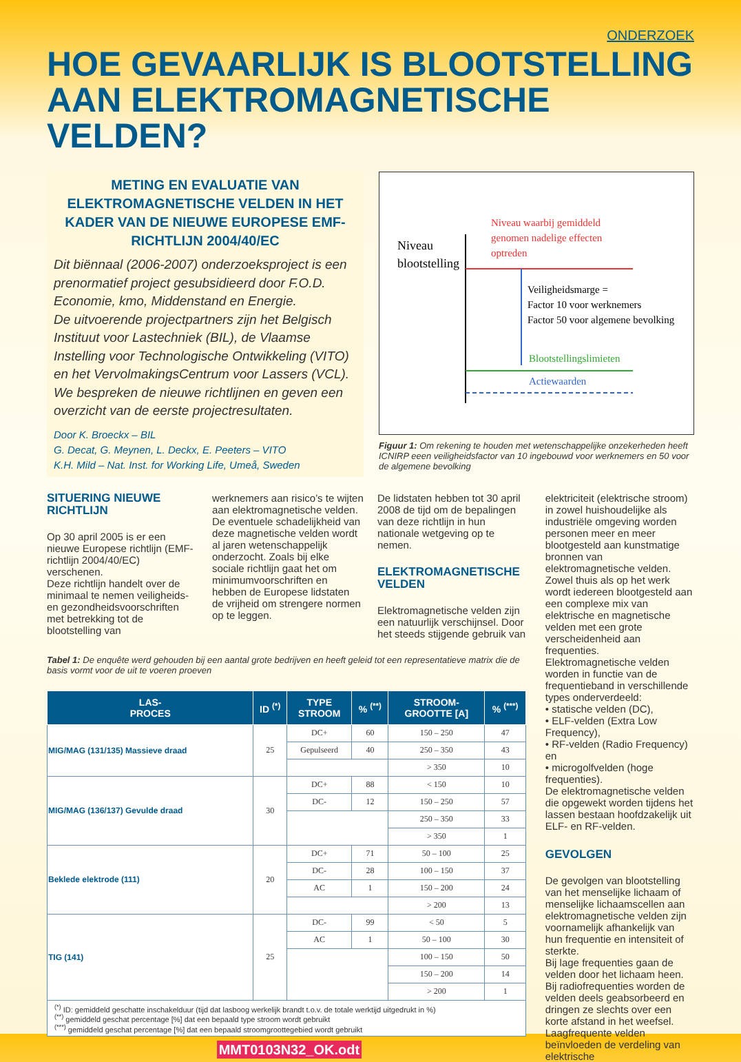ONDERZOEK
HOE GEVAARLIJK IS BLOOTSTELLING
AAN ELEKTROMAGNETISCHE VELDEN?
METING EN EVALUATIE VAN ELEKTROMAGNETISCHE VELDEN IN HET KADER VAN DE NIEUWE EUROPESE EMF-RICHTLIJN 2004/40/EC
Dit biënnaal (2006-2007) onderzoeksproject is een prenormatief project gesubsidieerd door F.O.D. Economie, kmo, Middenstand en Energie.
De uitvoerende projectpartners zijn het Belgisch Instituut voor Lastechniek (BIL), de Vlaamse Instelling voor Technologische Ontwikkeling (VITO) en het VervolmakingsCentrum voor Lassers (VCL).
We bespreken de nieuwe richtlijnen en geven een overzicht van de eerste projectresultaten.
Door K. Broeckx – BIL
G. Decat, G. Meynen, L. Deckx, E. Peeters – VITO
K.H. Mild – Nat. Inst. for Working Life, Umeå, Sweden
Niveau
blootstelling
Niveau waarbij gemiddeld
genomen nadelige effecten
optreden
Veiligheidsmarge =
Factor 10 voor werknemers
Factor 50 voor algemene bevolking
Blootstellingslimieten
Actiewaarden
Figuur 1: Om rekening te houden met wetenschappelijke onzekerheden heeft ICNIRP eeen veiligheidsfactor van 10 ingebouwd voor werknemers en 50 voor de algemene bevolking
SITUERING NIEUWE RICHTLIJN
Op 30 april 2005 is er een nieuwe Europese richtlijn (EMF-richtlijn 2004/40/EC) verschenen.
Deze richtlijn handelt over de minimaal te nemen veiligheids- en gezondheidsvoorschriften met betrekking tot de blootstelling van
werknemers aan risico’s te wijten aan elektromagnetische velden.
De eventuele schadelijkheid van deze magnetische velden wordt al jaren wetenschappelijk onderzocht. Zoals bij elke sociale richtlijn gaat het om minimumvoorschriften en hebben de Europese lidstaten de vrijheid om strengere normen op te leggen.
De lidstaten hebben tot 30 april 2008 de tijd om de bepalingen van deze richtlijn in hun nationale wetgeving op te nemen.
ELEKTROMAGNETISCHE VELDEN
Elektromagnetische velden zijn een natuurlijk verschijnsel. Door het steeds stijgende gebruik van
Tabel 1: De enquête werd gehouden bij een aantal grote bedrijven en heeft geleid tot een representatieve matrix die de basis vormt voor de uit te voeren proeven
| LAS- PROCES | ID <sup>(*)</sup> | TYPE STROOM | % <sup>(**)</sup> | STROOM- GROOTTE [A] | % <sup>(***)</sup> |
| --- | --- | --- | --- | --- | --- |
| MIG/MAG (131/135) Massieve draad | 25 | DC+ | 60 | 150 – 250 | 47 |
| | | Gepulseerd | 40 | 250 – 350 | 43 |
| | | | | > 350 | 10 |
| MIG/MAG (136/137) Gevulde draad | 30 | DC+ | 88 | < 150 | 10 |
| | | DC- | 12 | 150 – 250 | 57 |
| | | | | 250 – 350 | 33 |
| | | | | > 350 | 1 |
| Beklede elektrode (111) | 20 | DC+ | 71 | 50 – 100 | 25 |
| | | DC- | 28 | 100 – 150 | 37 |
| | | AC | 1 | 150 – 200 | 24 |
| | | | | > 200 | 13 |
| TIG (141) | 25 | DC- | 99 | < 50 | 5 |
| | | AC | 1 | 50 – 100 | 30 |
| | | | | 100 – 150 | 50 |
| | | | | 150 – 200 | 14 |
| | | | | > 200 | 1 |
| <sup>(*)</sup> ID: gemiddeld geschatte inschakelduur (tijd dat lasboog werkelijk brandt t.o.v. de totale werktijd uitgedrukt in %) <sup>(**)</sup> gemiddeld geschat percentage [%] dat een bepaald type stroom wordt gebruikt <sup>(***)</sup> gemiddeld geschat percentage [%] dat een bepaald stroomgroottegebied wordt gebruikt | | | | | |
MMT0103N32_OK.odt
elektriciteit (elektrische stroom) in zowel huishoudelijke als industriële omgeving worden personen meer en meer blootgesteld aan kunstmatige bronnen van elektromagnetische velden.
Zowel thuis als op het werk wordt iedereen blootgesteld aan een complexe mix van elektrische en magnetische velden met een grote verscheidenheid aan frequenties.
Elektromagnetische velden worden in functie van de frequentieband in verschillende types onderverdeeld:
• statische velden (DC),
• ELF-velden (Extra Low Frequency),
• RF-velden (Radio Frequency) en
• microgolfvelden (hoge frequenties).
De elektromagnetische velden die opgewekt worden tijdens het lassen bestaan hoofdzakelijk uit ELF- en RF-velden.
GEVOLGEN
De gevolgen van blootstelling van het menselijke lichaam of menselijke lichaamscellen aan elektromagnetische velden zijn voornamelijk afhankelijk van hun frequentie en intensiteit of sterkte.
Bij lage frequenties gaan de velden door het lichaam heen.
Bij radiofrequenties worden de velden deels geabsorbeerd en dringen ze slechts over een korte afstand in het weefsel.
Laagfrequente velden beïnvloeden de verdeling van elektrische